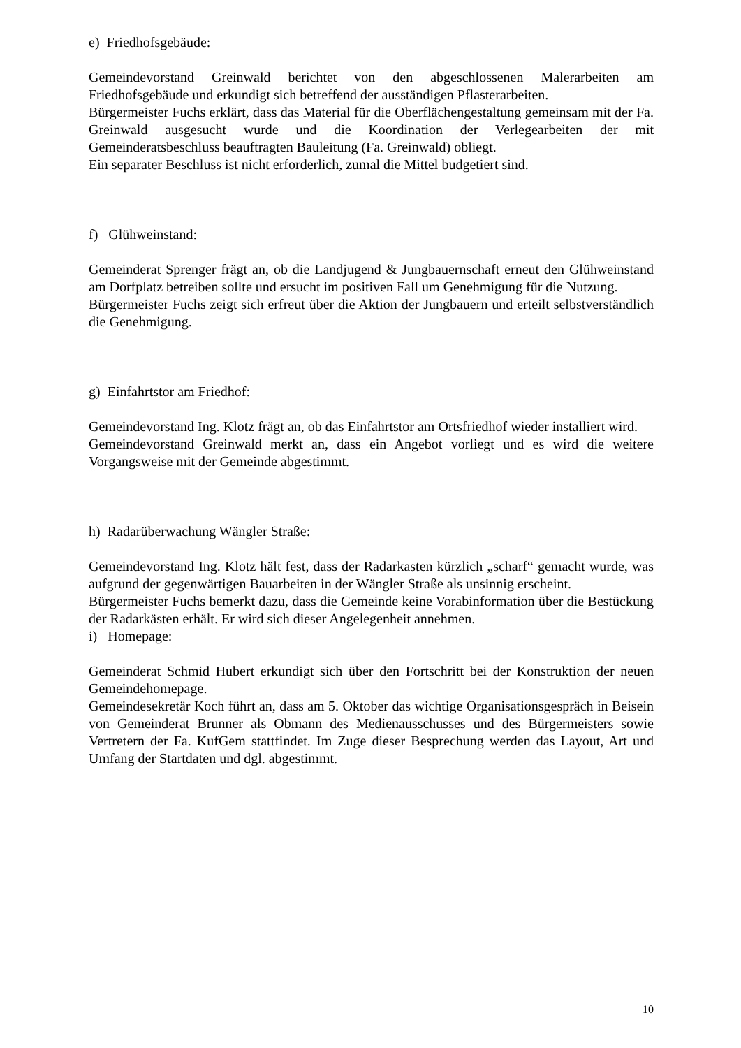e) Friedhofsgebäude:
Gemeindevorstand Greinwald berichtet von den abgeschlossenen Malerarbeiten am Friedhofsgebäude und erkundigt sich betreffend der ausständigen Pflasterarbeiten.
Bürgermeister Fuchs erklärt, dass das Material für die Oberflächengestaltung gemeinsam mit der Fa. Greinwald ausgesucht wurde und die Koordination der Verlegearbeiten der mit Gemeinderatsbeschluss beauftragten Bauleitung (Fa. Greinwald) obliegt.
Ein separater Beschluss ist nicht erforderlich, zumal die Mittel budgetiert sind.
f) Glühweinstand:
Gemeinderat Sprenger frägt an, ob die Landjugend & Jungbauernschaft erneut den Glühweinstand am Dorfplatz betreiben sollte und ersucht im positiven Fall um Genehmigung für die Nutzung.
Bürgermeister Fuchs zeigt sich erfreut über die Aktion der Jungbauern und erteilt selbstverständlich die Genehmigung.
g) Einfahrtstor am Friedhof:
Gemeindevorstand Ing. Klotz frägt an, ob das Einfahrtstor am Ortsfriedhof wieder installiert wird.
Gemeindevorstand Greinwald merkt an, dass ein Angebot vorliegt und es wird die weitere Vorgangsweise mit der Gemeinde abgestimmt.
h) Radarüberwachung Wängler Straße:
Gemeindevorstand Ing. Klotz hält fest, dass der Radarkasten kürzlich „scharf“ gemacht wurde, was aufgrund der gegenwärtigen Bauarbeiten in der Wängler Straße als unsinnig erscheint.
Bürgermeister Fuchs bemerkt dazu, dass die Gemeinde keine Vorabinformation über die Bestückung der Radarkästen erhält. Er wird sich dieser Angelegenheit annehmen.
i) Homepage:
Gemeinderat Schmid Hubert erkundigt sich über den Fortschritt bei der Konstruktion der neuen Gemeindehomepage.
Gemeindesekretär Koch führt an, dass am 5. Oktober das wichtige Organisationsgespräch in Beisein von Gemeinderat Brunner als Obmann des Medienausschusses und des Bürgermeisters sowie Vertretern der Fa. KufGem stattfindet. Im Zuge dieser Besprechung werden das Layout, Art und Umfang der Startdaten und dgl. abgestimmt.
10